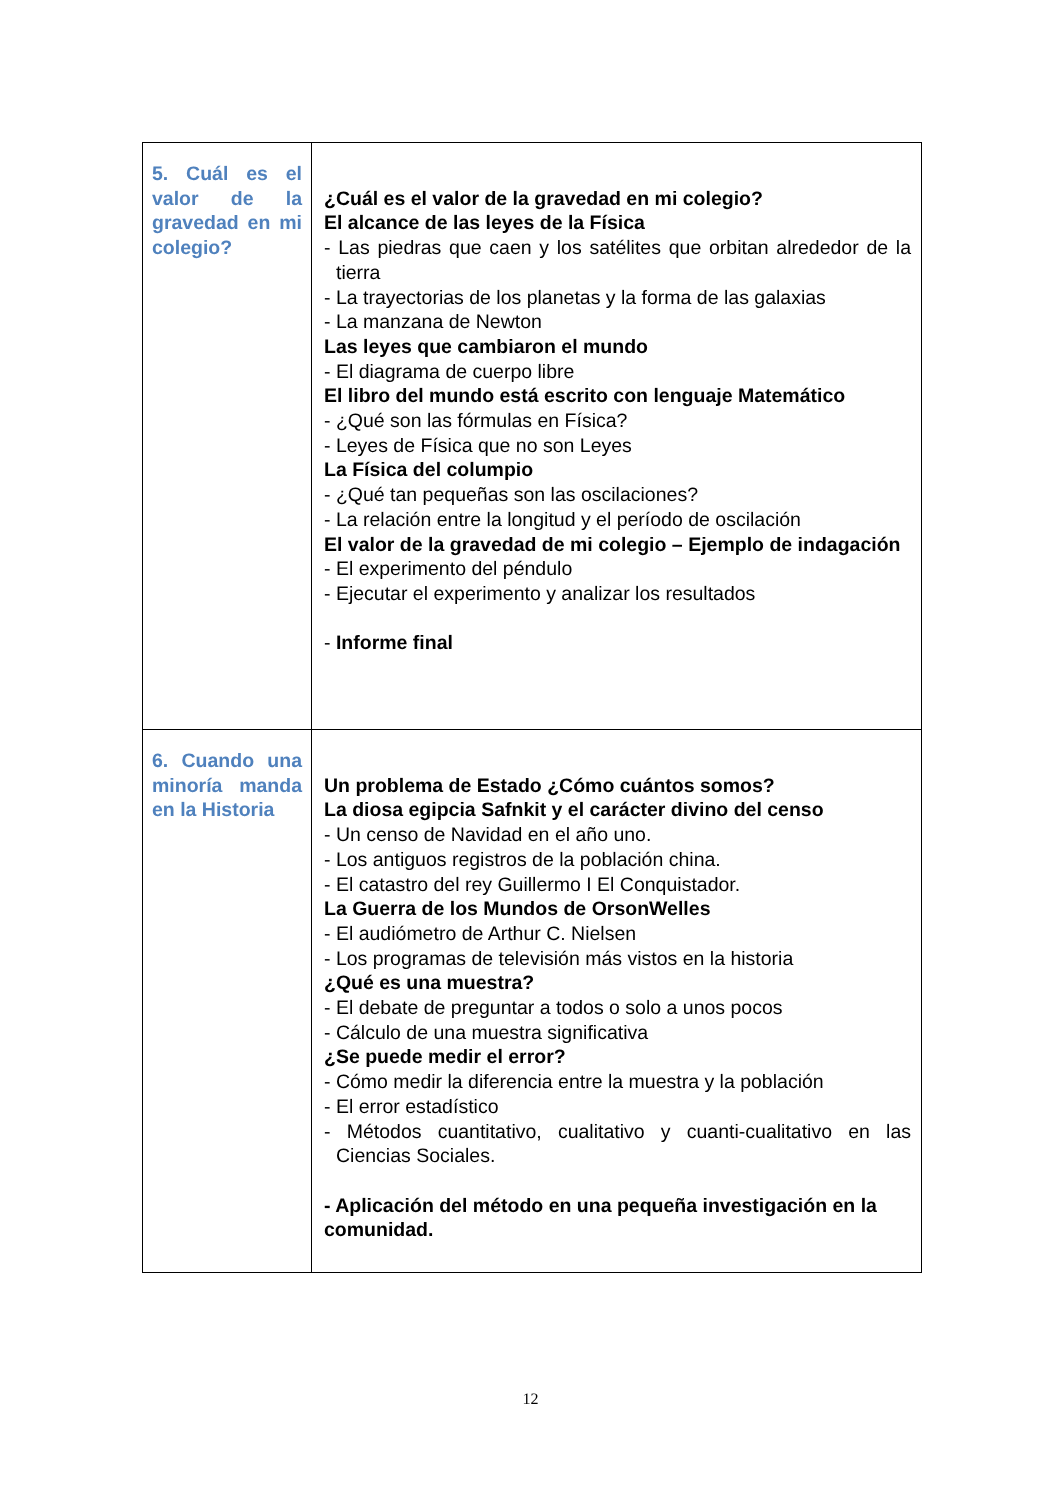| 5. Cuál es el valor de la gravedad en mi colegio? | ¿Cuál es el valor de la gravedad en mi colegio? El alcance de las leyes de la Física - Las piedras que caen y los satélites que orbitan alrededor de la tierra - La trayectorias de los planetas y la forma de las galaxias - La manzana de Newton Las leyes que cambiaron el mundo - El diagrama de cuerpo libre El libro del mundo está escrito con lenguaje Matemático - ¿Qué son las fórmulas en Física? - Leyes de Física que no son Leyes La Física del columpio - ¿Qué tan pequeñas son las oscilaciones? - La relación entre la longitud y el período de oscilación El valor de la gravedad de mi colegio – Ejemplo de indagación - El experimento del péndulo - Ejecutar el experimento y analizar los resultados - Informe final |
| 6. Cuando una minoría manda en la Historia | Un problema de Estado ¿Cómo cuántos somos? La diosa egipcia Safnkit y el carácter divino del censo - Un censo de Navidad en el año uno. - Los antiguos registros de la población china. - El catastro del rey Guillermo I El Conquistador. La Guerra de los Mundos de OrsonWelles - El audiómetro de Arthur C. Nielsen - Los programas de televisión más vistos en la historia ¿Qué es una muestra? - El debate de preguntar a todos o solo a unos pocos - Cálculo de una muestra significativa ¿Se puede medir el error? - Cómo medir la diferencia entre la muestra y la población - El error estadístico - Métodos cuantitativo, cualitativo y cuanti-cualitativo en las Ciencias Sociales. - Aplicación del método en una pequeña investigación en la comunidad. |
12